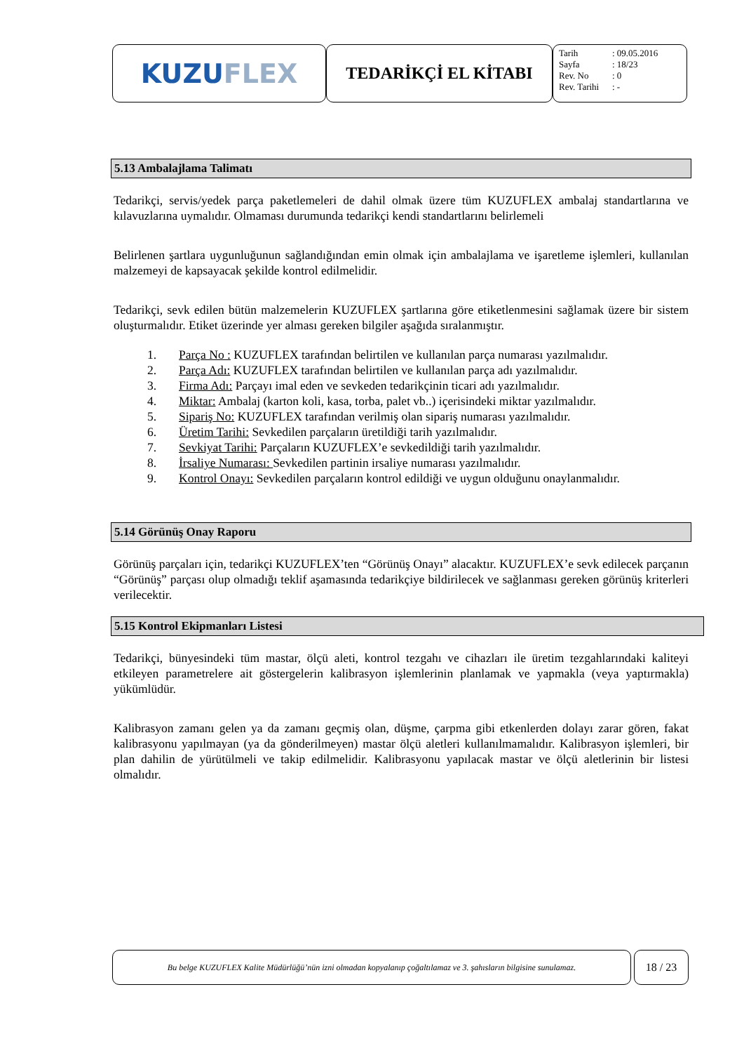KUZU FLEX
TEDARİKÇİ EL KİTABI
Tarih: 09.05.2016
Sayfa: 18/23
Rev. No: 0
Rev. Tarihi: -
5.13 Ambalajlama Talimatı
Tedarikçi, servis/yedek parça paketlemeleri de dahil olmak üzere tüm KUZUFLEX ambalaj standartlarına ve kılavuzlarına uymalıdır. Olmaması durumunda tedarikçi kendi standartlarını belirlemeli
Belirlenen şartlara uygunluğunun sağlandığından emin olmak için ambalajlama ve işaretleme işlemleri, kullanılan malzemeyi de kapsayacak şekilde kontrol edilmelidir.
Tedarikçi, sevk edilen bütün malzemelerin KUZUFLEX şartlarına göre etiketlenmesini sağlamak üzere bir sistem oluşturmalıdır. Etiket üzerinde yer alması gereken bilgiler aşağıda sıralanmıştır.
1. Parça No : KUZUFLEX tarafından belirtilen ve kullanılan parça numarası yazılmalıdır.
2. Parça Adı: KUZUFLEX tarafından belirtilen ve kullanılan parça adı yazılmalıdır.
3. Firma Adı: Parçayı imal eden ve sevkeden tedarikçinin ticari adı yazılmalıdır.
4. Miktar: Ambalaj (karton koli, kasa, torba, palet vb..) içerisindeki miktar yazılmalıdır.
5. Sipariş No: KUZUFLEX tarafından verilmiş olan sipariş numarası yazılmalıdır.
6. Üretim Tarihi: Sevkedilen parçaların üretildiği tarih yazılmalıdır.
7. Sevkiyat Tarihi: Parçaların KUZUFLEX’e sevkedildiği tarih yazılmalıdır.
8. İrsaliye Numarası: Sevkedilen partinin irsaliye numarası yazılmalıdır.
9. Kontrol Onayı: Sevkedilen parçaların kontrol edildiği ve uygun olduğunu onaylanmalıdır.
5.14 Görünüş Onay Raporu
Görünüş parçaları için, tedarikçi KUZUFLEX’ten “Görünüş Onayı” alacaktır. KUZUFLEX’e sevk edilecek parçanın “Görünüş” parçası olup olmadığı teklif aşamasında tedarikçiye bildirilecek ve sağlanması gereken görünüş kriterleri verilecektir.
5.15 Kontrol Ekipmanları Listesi
Tedarikçi, bünyesindeki tüm mastar, ölçü aleti, kontrol tezgahı ve cihazları ile üretim tezgahlarındaki kaliteyi etkileyen parametrelere ait göstergelerin kalibrasyon işlemlerinin planlamak ve yapmakla (veya yaptırmakla) yükümlüdür.
Kalibrasyon zamanı gelen ya da zamanı geçmiş olan, düşme, çarpma gibi etkenlerden dolayı zarar gören, fakat kalibrasyonu yapılmayan (ya da gönderilmeyen) mastar ölçü aletleri kullanılmamalıdır. Kalibrasyon işlemleri, bir plan dahilin de yürütülmeli ve takip edilmelidir. Kalibrasyonu yapılacak mastar ve ölçü aletlerinin bir listesi olmalıdır.
Bu belge KUZUFLEX Kalite Müdürlüğü’nün izni olmadan kopyalanıp çoğaltılamaz ve 3. şahısların bilgisine sunulamaz.
18 / 23